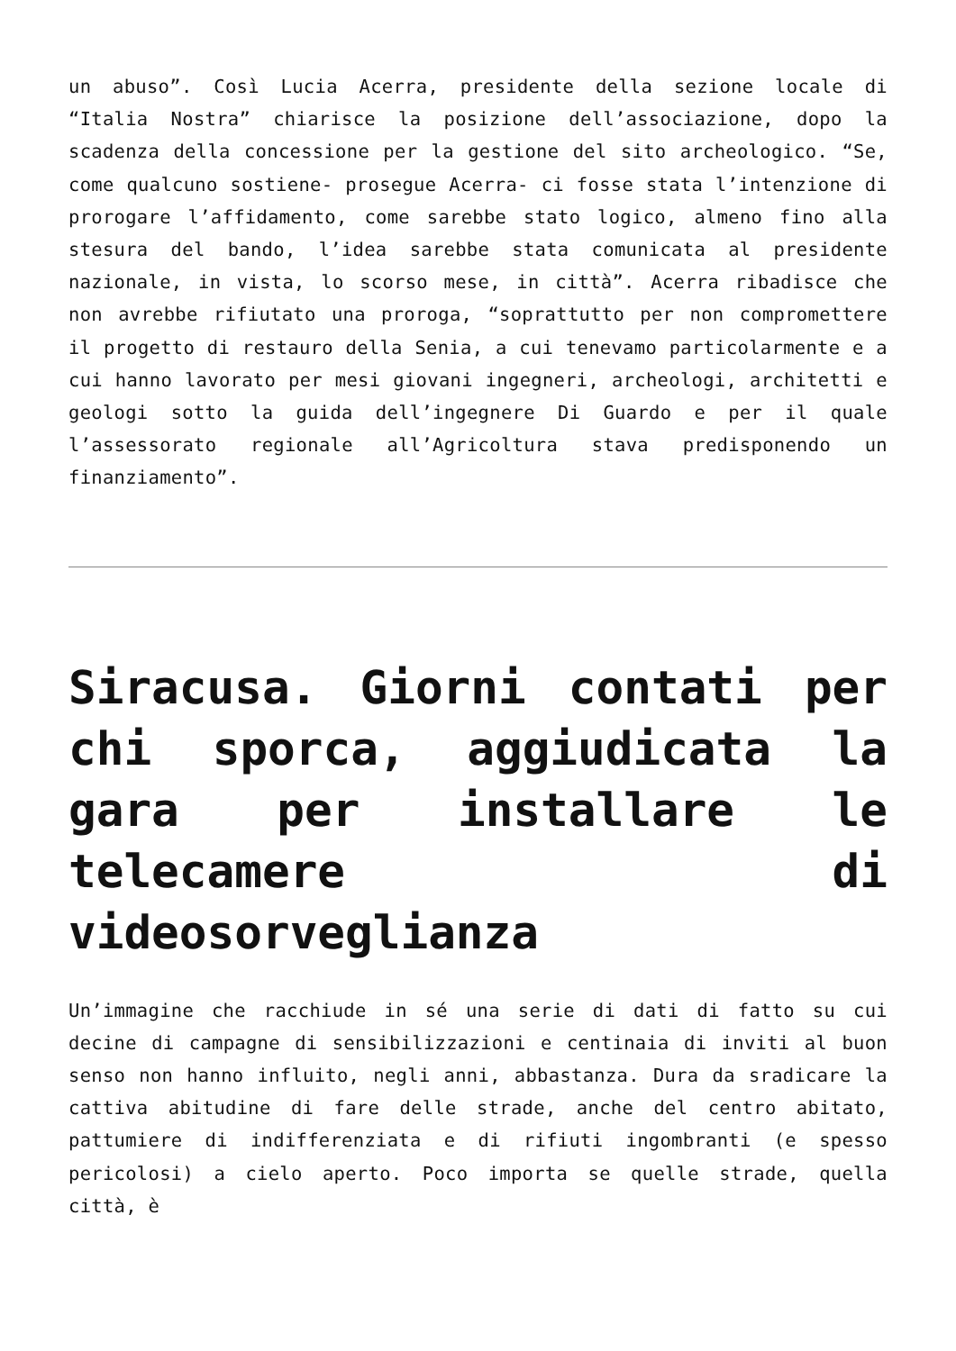un abuso”. Così Lucia Acerra, presidente della sezione locale di “Italia Nostra” chiarisce la posizione dell’associazione, dopo la scadenza della concessione per la gestione del sito archeologico. “Se, come qualcuno sostiene- prosegue Acerra- ci fosse stata l’intenzione di prorogare l’affidamento, come sarebbe stato logico, almeno fino alla stesura del bando, l’idea sarebbe stata comunicata al presidente nazionale, in vista, lo scorso mese, in città”. Acerra ribadisce che non avrebbe rifiutato una proroga, “soprattutto per non compromettere il progetto di restauro della Senia, a cui tenevamo particolarmente e a cui hanno lavorato per mesi giovani ingegneri, archeologi, architetti e geologi sotto la guida dell’ingegnere Di Guardo e per il quale l’assessorato regionale all’Agricoltura stava predisponendo un finanziamento”.
Siracusa. Giorni contati per chi sporca, aggiudicata la gara per installare le telecamere di videosorveglianza
Un’immagine che racchiude in sé una serie di dati di fatto su cui decine di campagne di sensibilizzazioni e centinaia di inviti al buon senso non hanno influito, negli anni, abbastanza. Dura da sradicare la cattiva abitudine di fare delle strade, anche del centro abitato, pattumiere di indifferenziata e di rifiuti ingombranti (e spesso pericolosi) a cielo aperto. Poco importa se quelle strade, quella città, è